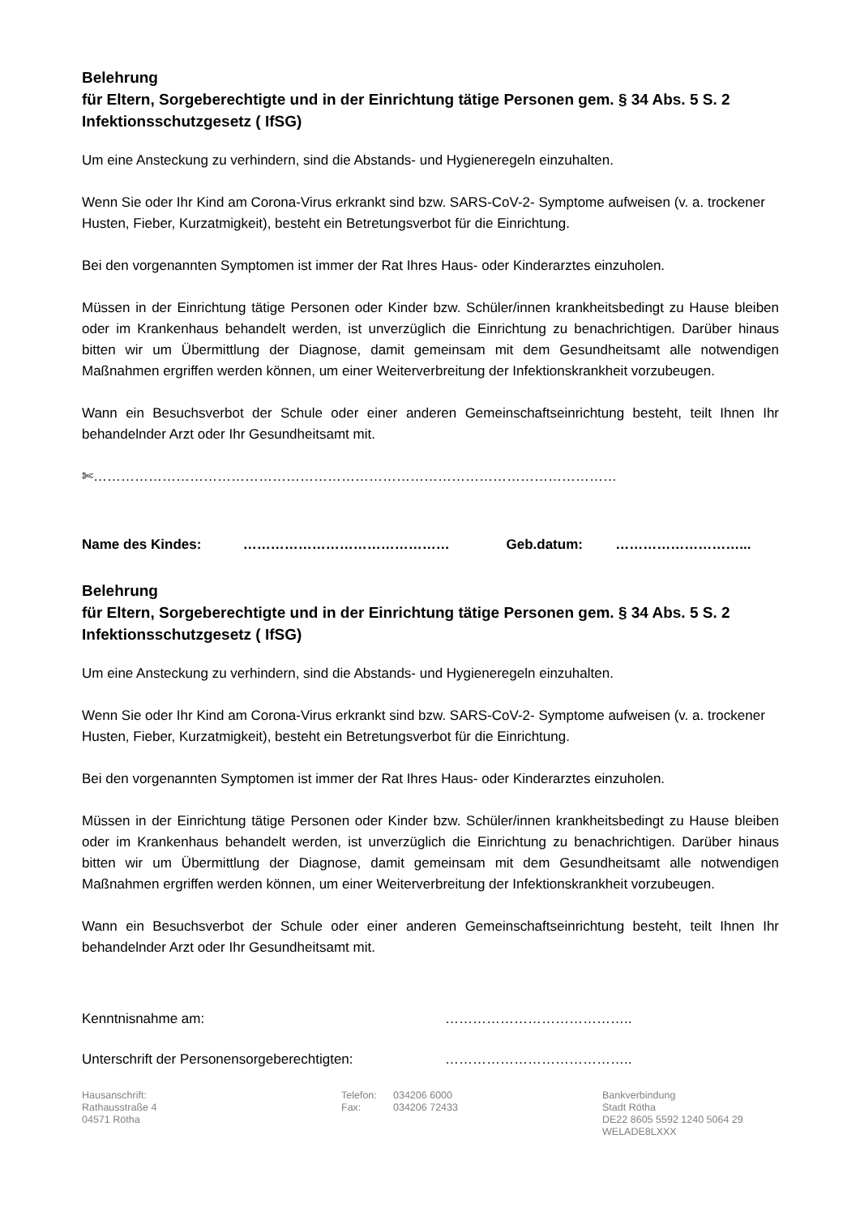Belehrung
für Eltern, Sorgeberechtigte und in der Einrichtung tätige Personen gem. § 34 Abs. 5 S. 2 Infektionsschutzgesetz ( IfSG)
Um eine Ansteckung zu verhindern, sind die Abstands- und Hygieneregeln einzuhalten.
Wenn Sie oder Ihr Kind am Corona-Virus erkrankt sind bzw. SARS-CoV-2- Symptome aufweisen (v. a. trockener Husten, Fieber, Kurzatmigkeit), besteht ein Betretungsverbot für die Einrichtung.
Bei den vorgenannten Symptomen ist immer der Rat Ihres Haus- oder Kinderarztes einzuholen.
Müssen in der Einrichtung tätige Personen oder Kinder bzw. Schüler/innen krankheitsbedingt zu Hause bleiben oder im Krankenhaus behandelt werden, ist unverzüglich die Einrichtung zu benachrichtigen. Darüber hinaus bitten wir um Übermittlung der Diagnose, damit gemeinsam mit dem Gesundheitsamt alle notwendigen Maßnahmen ergriffen werden können, um einer Weiterverbreitung der Infektionskrankheit vorzubeugen.
Wann ein Besuchsverbot der Schule oder einer anderen Gemeinschaftseinrichtung besteht, teilt Ihnen Ihr behandelnder Arzt oder Ihr Gesundheitsamt mit.
✄……………………………………………………………………………………………………
Name des Kindes: ……………………………………… Geb.datum: ………………………...
Belehrung
für Eltern, Sorgeberechtigte und in der Einrichtung tätige Personen gem. § 34 Abs. 5 S. 2 Infektionsschutzgesetz ( IfSG)
Um eine Ansteckung zu verhindern, sind die Abstands- und Hygieneregeln einzuhalten.
Wenn Sie oder Ihr Kind am Corona-Virus erkrankt sind bzw. SARS-CoV-2- Symptome aufweisen (v. a. trockener Husten, Fieber, Kurzatmigkeit), besteht ein Betretungsverbot für die Einrichtung.
Bei den vorgenannten Symptomen ist immer der Rat Ihres Haus- oder Kinderarztes einzuholen.
Müssen in der Einrichtung tätige Personen oder Kinder bzw. Schüler/innen krankheitsbedingt zu Hause bleiben oder im Krankenhaus behandelt werden, ist unverzüglich die Einrichtung zu benachrichtigen. Darüber hinaus bitten wir um Übermittlung der Diagnose, damit gemeinsam mit dem Gesundheitsamt alle notwendigen Maßnahmen ergriffen werden können, um einer Weiterverbreitung der Infektionskrankheit vorzubeugen.
Wann ein Besuchsverbot der Schule oder einer anderen Gemeinschaftseinrichtung besteht, teilt Ihnen Ihr behandelnder Arzt oder Ihr Gesundheitsamt mit.
Kenntnisnahme am: …………………………………..
Unterschrift der Personensorgeberechtigten: …………………………………..
Hausanschrift:
Rathausstraße 4
04571 Rötha
Telefon:
Fax:
034206 6000
034206 72433
Bankverbindung
Stadt Rötha
DE22 8605 5592 1240 5064 29
WELADE8LXXX